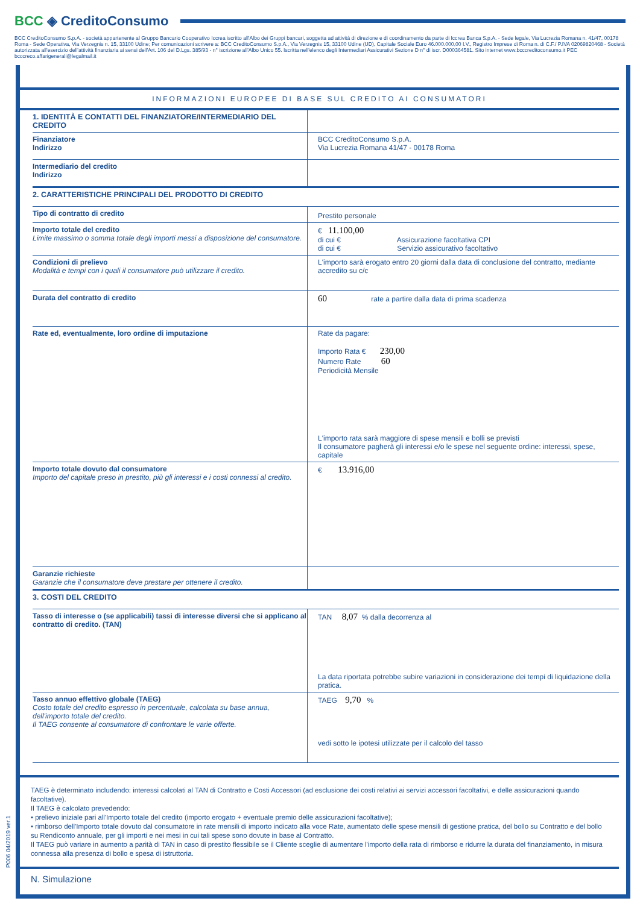BCC ◈ CreditoConsumo
BCC CreditoConsumo S.p.A. - società appartenente al Gruppo Bancario Cooperativo Iccrea iscritto all'Albo dei Gruppi bancari, soggetta ad attività di direzione e di coordinamento da parte di Iccrea Banca S.p.A. - Sede legale, Via Lucrezia Romana n. 41/47, 00178 Roma - Sede Operativa, Via Verzegnis n. 15, 33100 Udine; Per comunicazioni scrivere a: BCC CreditoConsumo S.p.A., Via Verzegnis 15, 33100 Udine (UD), Capitale Sociale Euro 46.000.000,00 I.V., Registro Imprese di Roma n. di C.F./ P.IVA 02069820468 - Società autorizzata all'esercizio dell'attività finanziaria ai sensi dell'Art. 106 del D.Lgs. 385/93 - n° iscrizione all'Albo Unico 55. Iscritta nell'elenco degli Intermediari Assicurativi Sezione D n° di iscr. D000364581. Sito internet www.bcccreditoconsumo.it PEC bcccreco.affarigenerali@legalmail.it
INFORMAZIONI EUROPEE DI BASE SUL CREDITO AI CONSUMATORI
| 1. IDENTITÀ E CONTATTI DEL FINANZIATORE/INTERMEDIARIO DEL CREDITO | |
| Finanziatore Indirizzo | BCC CreditoConsumo S.p.A. Via Lucrezia Romana 41/47 - 00178 Roma |
| Intermediario del credito Indirizzo | |
| 2. CARATTERISTICHE PRINCIPALI DEL PRODOTTO DI CREDITO | |
| Tipo di contratto di credito | Prestito personale |
| Importo totale del credito Limite massimo o somma totale degli importi messi a disposizione del consumatore. | € 11.100,00 di cui € Assicurazione facoltativa CPI di cui € Servizio assicurativo facoltativo |
| Condizioni di prelievo Modalità e tempi con i quali il consumatore può utilizzare il credito. | L'importo sarà erogato entro 20 giorni dalla data di conclusione del contratto, mediante accredito su c/c |
| Durata del contratto di credito | 60 rate a partire dalla data di prima scadenza |
| Rate ed, eventualmente, loro ordine di imputazione | Rate da pagare: Importo Rata € 230,00 Numero Rate 60 Periodicità Mensile L'importo rata sarà maggiore di spese mensili e bolli se previsti Il consumatore pagherà gli interessi e/o le spese nel seguente ordine: interessi, spese, capitale |
| Importo totale dovuto dal consumatore Importo del capitale preso in prestito, più gli interessi e i costi connessi al credito. | € 13.916,00 |
| Garanzie richieste Garanzie che il consumatore deve prestare per ottenere il credito. | |
| 3. COSTI DEL CREDITO | |
| Tasso di interesse o (se applicabili) tassi di interesse diversi che si applicano al contratto di credito. (TAN) | TAN 8,07 % dalla decorrenza al La data riportata potrebbe subire variazioni in considerazione dei tempi di liquidazione della pratica. |
| Tasso annuo effettivo globale (TAEG) Costo totale del credito espresso in percentuale, calcolata su base annua, dell'importo totale del credito. Il TAEG consente al consumatore di confrontare le varie offerte. | TAEG 9,70 % vedi sotto le ipotesi utilizzate per il calcolo del tasso |
TAEG è determinato includendo: interessi calcolati al TAN di Contratto e Costi Accessori (ad esclusione dei costi relativi ai servizi accessori facoltativi, e delle assicurazioni quando facoltative).
Il TAEG è calcolato prevedendo:
• prelievo iniziale pari all'Importo totale del credito (importo erogato + eventuale premio delle assicurazioni facoltative);
• rimborso dell'Importo totale dovuto dal consumatore in rate mensili di importo indicato alla voce Rate, aumentato delle spese mensili di gestione pratica, del bollo su Contratto e del bollo su Rendiconto annuale, per gli importi e nei mesi in cui tali spese sono dovute in base al Contratto.
Il TAEG può variare in aumento a parità di TAN in caso di prestito flessibile se il Cliente sceglie di aumentare l'importo della rata di rimborso e ridurre la durata del finanziamento, in misura connessa alla presenza di bollo e spesa di istruttoria.
N. Simulazione
P006 04/2019 ver.1